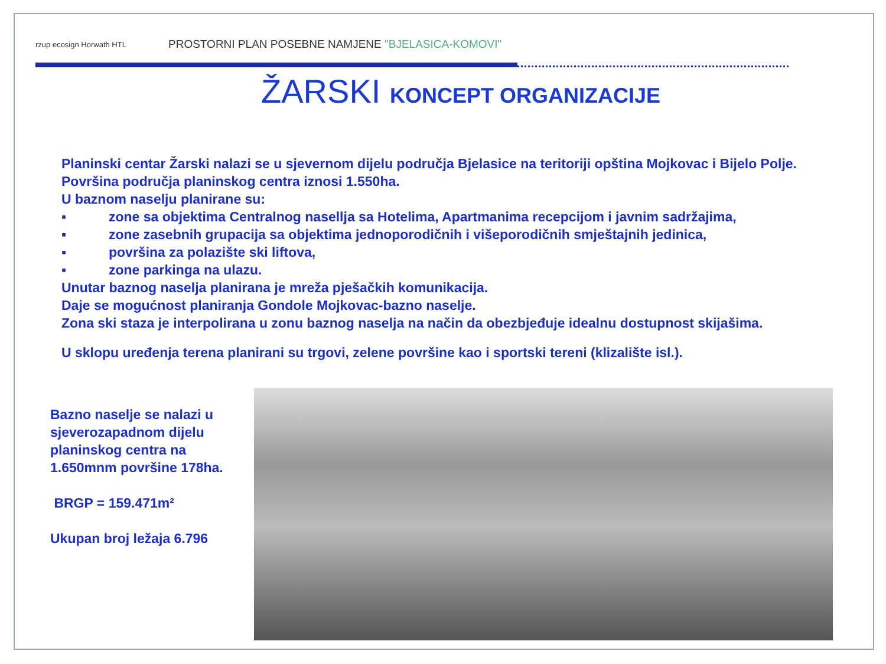rzup ecosign Horwath HTL
PROSTORNI PLAN POSEBNE NAMJENE "BJELASICA-KOMOVI"
ŽARSKI KONCEPT ORGANIZACIJE
Planinski centar Žarski nalazi se u sjevernom dijelu područja Bjelasice na teritoriji opština Mojkovac i Bijelo Polje. Površina područja planinskog centra iznosi 1.550ha.
U baznom naselju planirane su:
▪ zone sa objektima Centralnog nasellja sa Hotelima, Apartmanima recepcijom i javnim sadržajima,
▪ zone zasebnih grupacija sa objektima jednoporodičnih i višeporodičnih smještajnih jedinica,
▪ površina za polazište ski liftova,
▪ zone parkinga na ulazu.
Unutar baznog naselja planirana je mreža pješačkih komunikacija.
Daje se mogućnost planiranja Gondole Mojkovac-bazno naselje.
Zona ski staza je interpolirana u zonu baznog naselja na način da obezbjeđuje idealnu dostupnost skijašima.
U sklopu uređenja terena planirani su trgovi, zelene površine kao i sportski tereni (klizalište isl.).
Bazno naselje se nalazi u sjeverozapadnom dijelu planinskog centra na 1.650mnm površine 178ha.
BRGP = 159.471m²
Ukupan broj ležaja 6.796